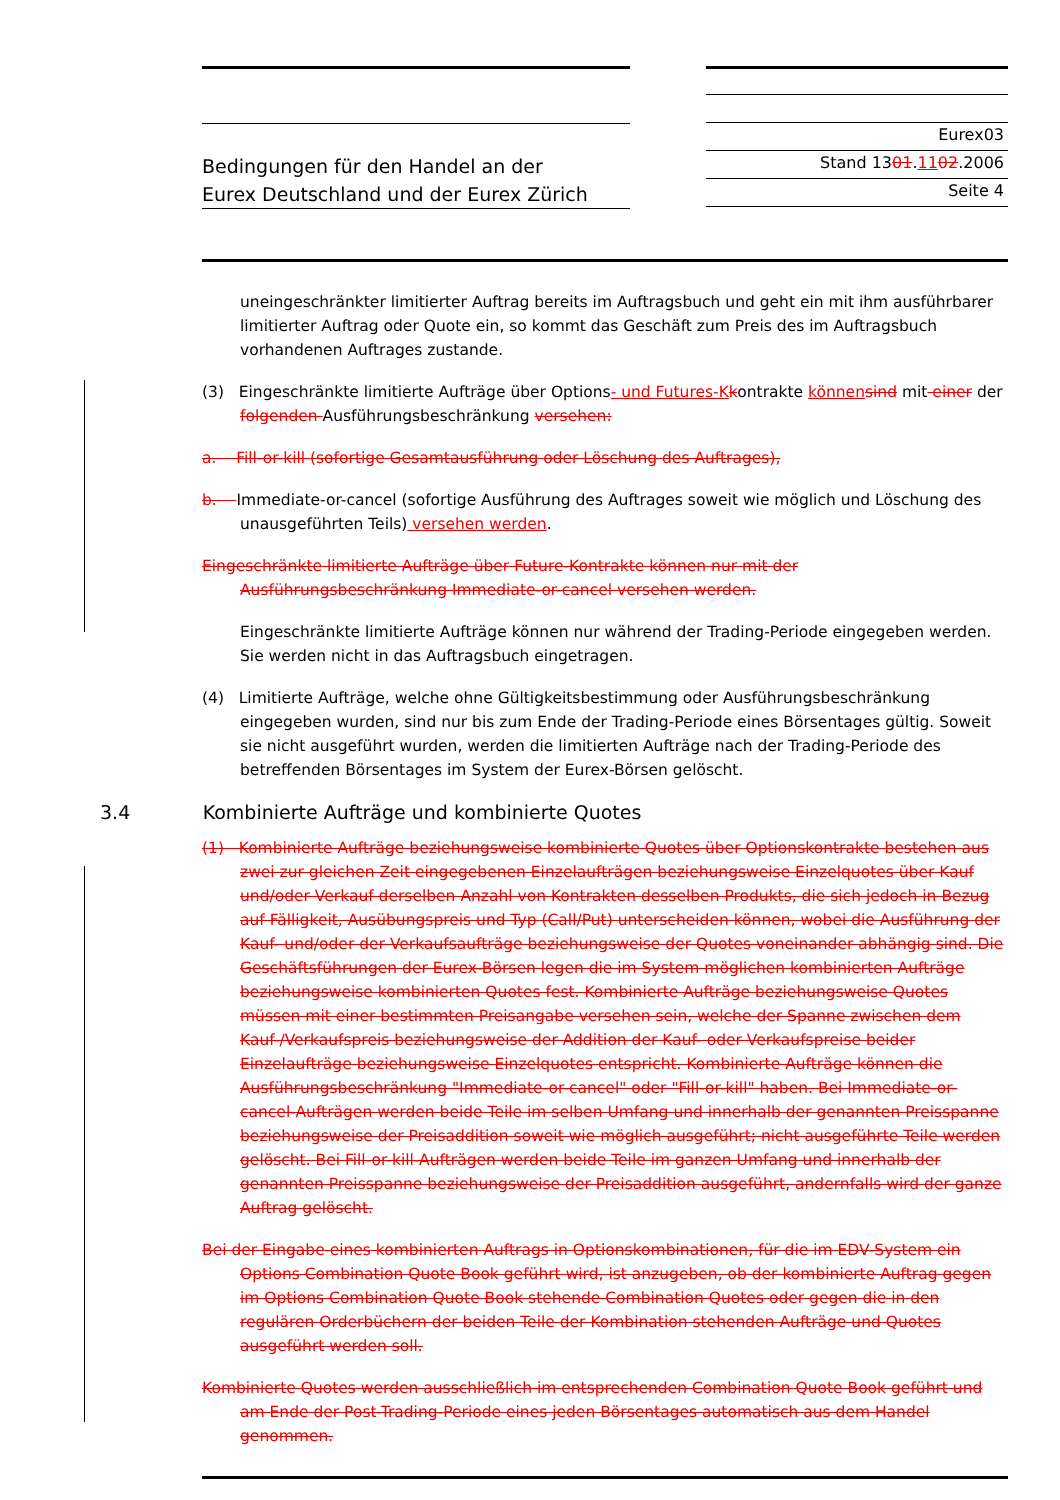Bedingungen für den Handel an der
Eurex Deutschland und der Eurex Zürich
Eurex03
Stand 1301.1102.2006
Seite 4
uneingeschränkter limitierter Auftrag bereits im Auftragsbuch und geht ein mit ihm ausführbarer limitierter Auftrag oder Quote ein, so kommt das Geschäft zum Preis des im Auftragsbuch vorhandenen Auftrages zustande.
(3) Eingeschränkte limitierte Aufträge über Options- und Futures-K kontrakte können sind mit einer der folgenden Ausführungsbeschränkung versehen:
a. Fill-or-kill (sofortige Gesamtausführung oder Löschung des Auftrages),
b. Immediate-or-cancel (sofortige Ausführung des Auftrages soweit wie möglich und Löschung des unausgeführten Teils) versehen werden.
Eingeschränkte limitierte Aufträge über Future-Kontrakte können nur mit der Ausführungsbeschränkung Immediate-or-cancel versehen werden.
Eingeschränkte limitierte Aufträge können nur während der Trading-Periode eingegeben werden. Sie werden nicht in das Auftragsbuch eingetragen.
(4) Limitierte Aufträge, welche ohne Gültigkeitsbestimmung oder Ausführungsbeschränkung eingegeben wurden, sind nur bis zum Ende der Trading-Periode eines Börsentages gültig. Soweit sie nicht ausgeführt wurden, werden die limitierten Aufträge nach der Trading-Periode des betreffenden Börsentages im System der Eurex-Börsen gelöscht.
3.4 Kombinierte Aufträge und kombinierte Quotes
(1) Kombinierte Aufträge beziehungsweise kombinierte Quotes über Optionskontrakte bestehen aus zwei zur gleichen Zeit eingegebenen Einzelaufträgen beziehungsweise Einzelquotes über Kauf und/oder Verkauf derselben Anzahl von Kontrakten desselben Produkts, die sich jedoch in Bezug auf Fälligkeit, Ausübungspreis und Typ (Call/Put) unterscheiden können, wobei die Ausführung der Kauf- und/oder der Verkaufsaufträge beziehungsweise der Quotes voneinander abhängig sind. Die Geschäftsführungen der Eurex-Börsen legen die im System möglichen kombinierten Aufträge beziehungsweise kombinierten Quotes fest. Kombinierte Aufträge beziehungsweise Quotes müssen mit einer bestimmten Preisangabe versehen sein, welche der Spanne zwischen dem Kauf-/Verkaufspreis beziehungsweise der Addition der Kauf- oder Verkaufspreise beider Einzelaufträge beziehungsweise Einzelquotes entspricht. Kombinierte Aufträge können die Ausführungsbeschränkung "Immediate-or-cancel" oder "Fill-or-kill" haben. Bei Immediate-or-cancel-Aufträgen werden beide Teile im selben Umfang und innerhalb der genannten Preisspanne beziehungsweise der Preisaddition soweit wie möglich ausgeführt; nicht ausgeführte Teile werden gelöscht. Bei Fill-or-kill-Aufträgen werden beide Teile im ganzen Umfang und innerhalb der genannten Preisspanne beziehungsweise der Preisaddition ausgeführt, andernfalls wird der ganze Auftrag gelöscht.
Bei der Eingabe eines kombinierten Auftrags in Optionskombinationen, für die im EDV-System ein Options Combination Quote Book geführt wird, ist anzugeben, ob der kombinierte Auftrag gegen im Options Combination Quote Book stehende Combination Quotes oder gegen die in den regulären Orderbüchern der beiden Teile der Kombination stehenden Aufträge und Quotes ausgeführt werden soll.
Kombinierte Quotes werden ausschließlich im entsprechenden Combination Quote Book geführt und am Ende der Post-Trading-Periode eines jeden Börsentages automatisch aus dem Handel genommen.